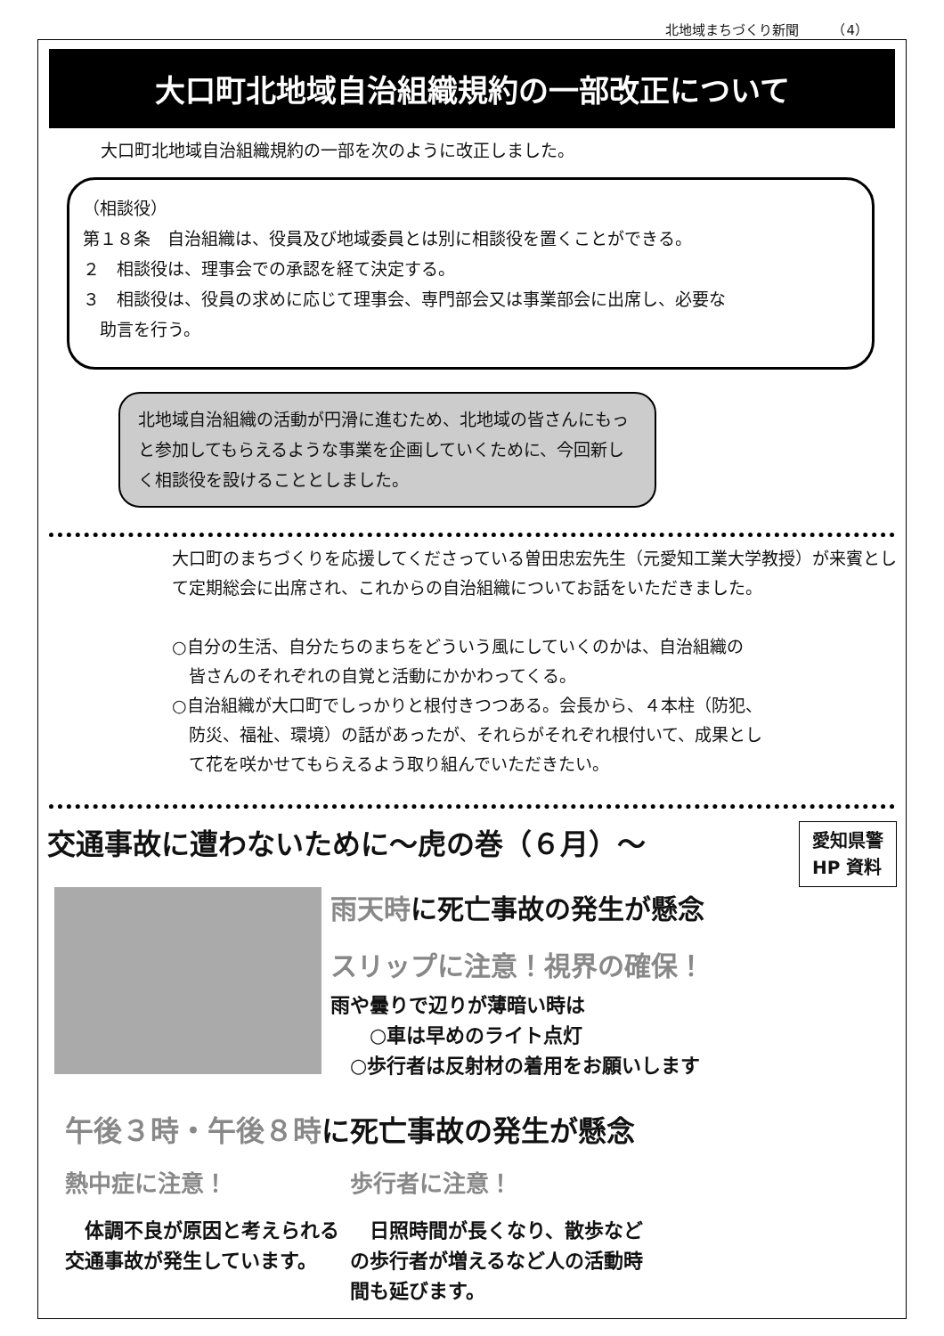北地域まちづくり新聞　　　（4）
大口町北地域自治組織規約の一部改正について
大口町北地域自治組織規約の一部を次のように改正しました。
（相談役）
第１８条　自治組織は、役員及び地域委員とは別に相談役を置くことができる。
２　相談役は、理事会での承認を経て決定する。
３　相談役は、役員の求めに応じて理事会、専門部会又は事業部会に出席し、必要な
　助言を行う。
北地域自治組織の活動が円滑に進むため、北地域の皆さんにもっと参加してもらえるような事業を企画していくために、今回新しく相談役を設けることとしました。
大口町のまちづくりを応援してくださっている曽田忠宏先生（元愛知工業大学教授）が来賓として定期総会に出席され、これからの自治組織についてお話をいただきました。
○自分の生活、自分たちのまちをどういう風にしていくのかは、自治組織の
　皆さんのそれぞれの自覚と活動にかかわってくる。
○自治組織が大口町でしっかりと根付きつつある。会長から、４本柱（防犯、
　防災、福祉、環境）の話があったが、それらがそれぞれ根付いて、成果とし
　て花を咲かせてもらえるよう取り組んでいただきたい。
交通事故に遭わないために～虎の巻（６月）～ 愛知県警
HP 資料
雨天時に死亡事故の発生が懸念
スリップに注意！視界の確保！
雨や曇りで辺りが薄暗い時は
　　○車は早めのライト点灯
　○歩行者は反射材の着用をお願いします
午後３時・午後８時に死亡事故の発生が懸念
熱中症に注意！
　体調不良が原因と考えられる交通事故が発生しています。
歩行者に注意！
　日照時間が長くなり、散歩などの歩行者が増えるなど人の活動時間も延びます。